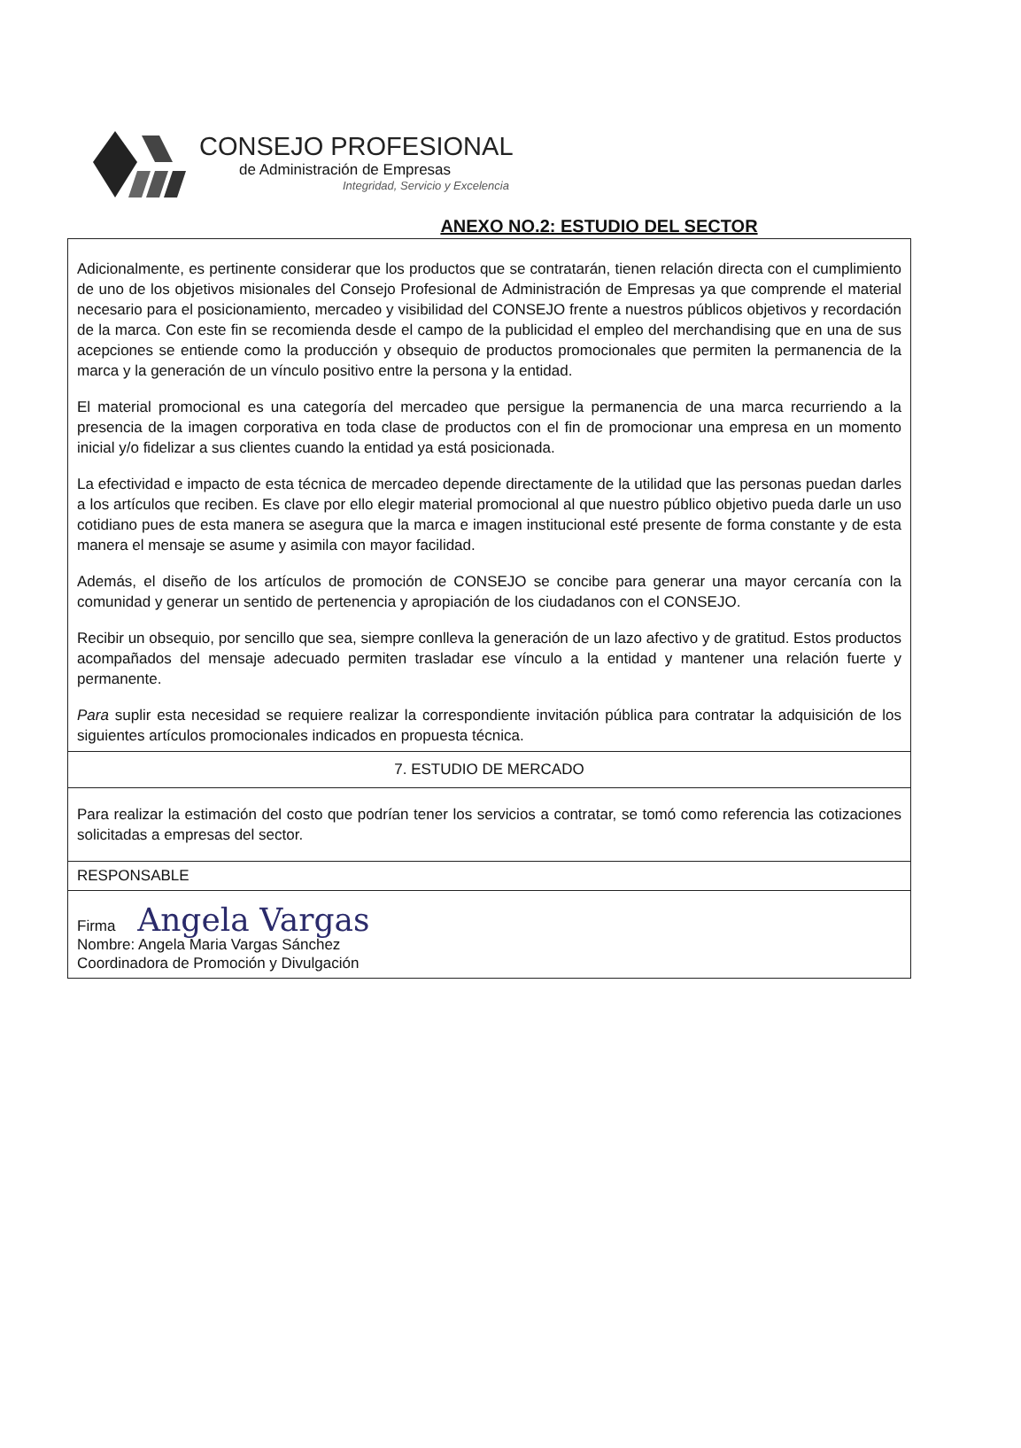CONSEJO PROFESIONAL
de Administración de Empresas
Integridad, Servicio y Excelencia
ANEXO NO.2: ESTUDIO DEL SECTOR
| Adicionalmente, es pertinente considerar que los productos que se contratarán, tienen relación directa con el cumplimiento de uno de los objetivos misionales del Consejo Profesional de Administración de Empresas ya que comprende el material necesario para el posicionamiento, mercadeo y visibilidad del CONSEJO frente a nuestros públicos objetivos y recordación de la marca. Con este fin se recomienda desde el campo de la publicidad el empleo del merchandising que en una de sus acepciones se entiende como la producción y obsequio de productos promocionales que permiten la permanencia de la marca y la generación de un vínculo positivo entre la persona y la entidad. El material promocional es una categoría del mercadeo que persigue la permanencia de una marca recurriendo a la presencia de la imagen corporativa en toda clase de productos con el fin de promocionar una empresa en un momento inicial y/o fidelizar a sus clientes cuando la entidad ya está posicionada. La efectividad e impacto de esta técnica de mercadeo depende directamente de la utilidad que las personas puedan darles a los artículos que reciben. Es clave por ello elegir material promocional al que nuestro público objetivo pueda darle un uso cotidiano pues de esta manera se asegura que la marca e imagen institucional esté presente de forma constante y de esta manera el mensaje se asume y asimila con mayor facilidad. Además, el diseño de los artículos de promoción de CONSEJO se concibe para generar una mayor cercanía con la comunidad y generar un sentido de pertenencia y apropiación de los ciudadanos con el CONSEJO. Recibir un obsequio, por sencillo que sea, siempre conlleva la generación de un lazo afectivo y de gratitud. Estos productos acompañados del mensaje adecuado permiten trasladar ese vínculo a la entidad y mantener una relación fuerte y permanente. Para suplir esta necesidad se requiere realizar la correspondiente invitación pública para contratar la adquisición de los siguientes artículos promocionales indicados en propuesta técnica. |
| 7. ESTUDIO DE MERCADO |
| Para realizar la estimación del costo que podrían tener los servicios a contratar, se tomó como referencia las cotizaciones solicitadas a empresas del sector. |
| RESPONSABLE |
| Firma Angela Vargas Nombre: Angela Maria Vargas Sánchez Coordinadora de Promoción y Divulgación |